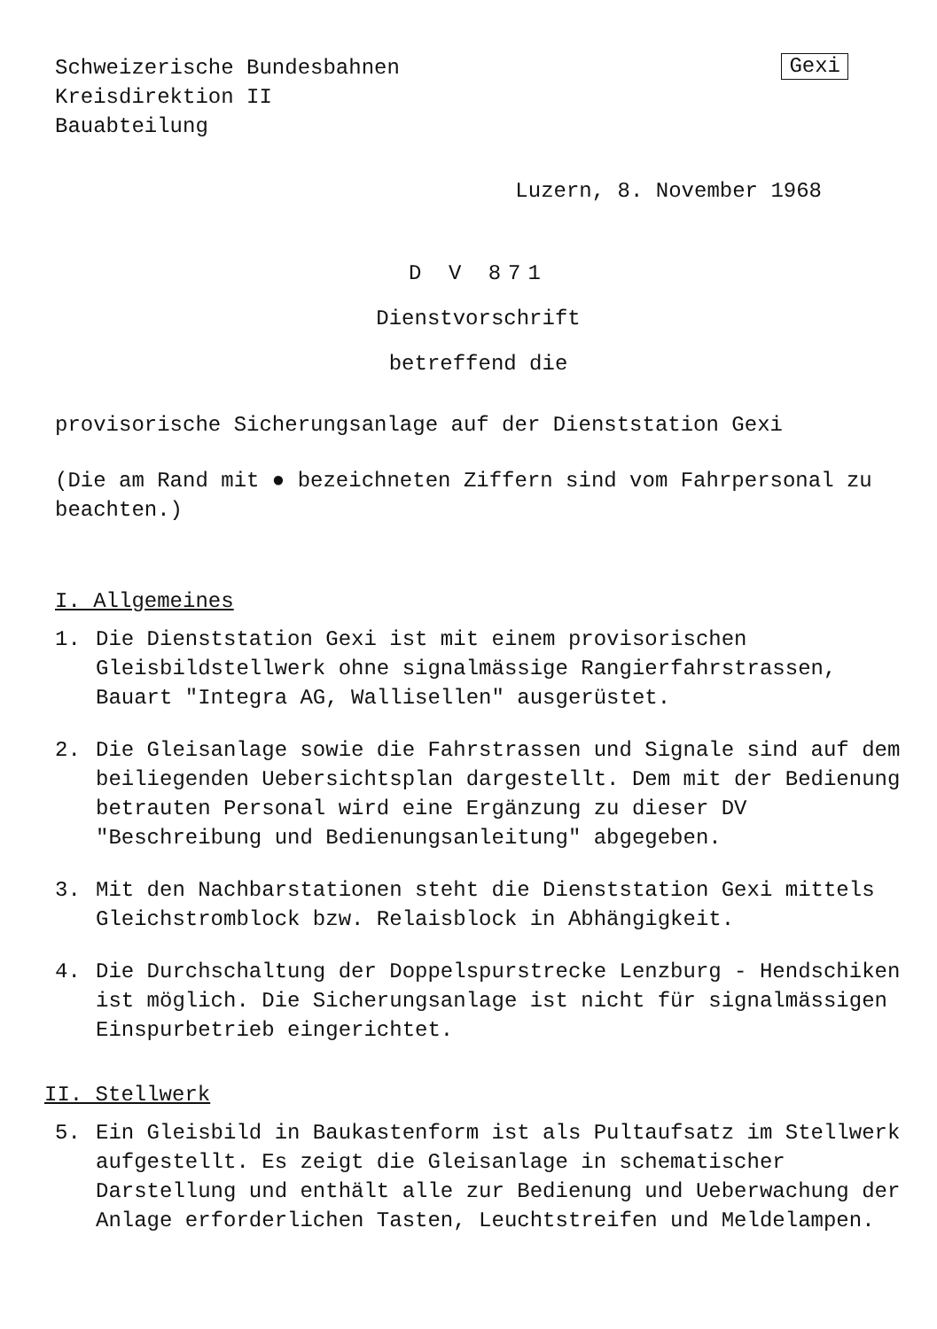Schweizerische Bundesbahnen
Kreisdirektion II
Bauabteilung
Gexi
Luzern, 8. November 1968
D V 871
Dienstvorschrift
betreffend die
provisorische Sicherungsanlage auf der Dienststation Gexi
(Die am Rand mit ● bezeichneten Ziffern sind vom Fahrpersonal zu beachten.)
I. Allgemeines
1. Die Dienststation Gexi ist mit einem provisorischen Gleisbildstellwerk ohne signalmässige Rangierfahrstrassen, Bauart "Integra AG, Wallisellen" ausgerüstet.
2. Die Gleisanlage sowie die Fahrstrassen und Signale sind auf dem beiliegenden Uebersichtsplan dargestellt. Dem mit der Bedienung betrauten Personal wird eine Ergänzung zu dieser DV "Beschreibung und Bedienungsanleitung" abgegeben.
3. Mit den Nachbarstationen steht die Dienststation Gexi mittels Gleichstromblock bzw. Relaisblock in Abhängigkeit.
4. Die Durchschaltung der Doppelspurstrecke Lenzburg - Hendschiken ist möglich. Die Sicherungsanlage ist nicht für signalmässigen Einspurbetrieb eingerichtet.
II. Stellwerk
5. Ein Gleisbild in Baukastenform ist als Pultaufsatz im Stellwerk aufgestellt. Es zeigt die Gleisanlage in schematischer Darstellung und enthält alle zur Bedienung und Ueberwachung der Anlage erforderlichen Tasten, Leuchtstreifen und Meldelampen.